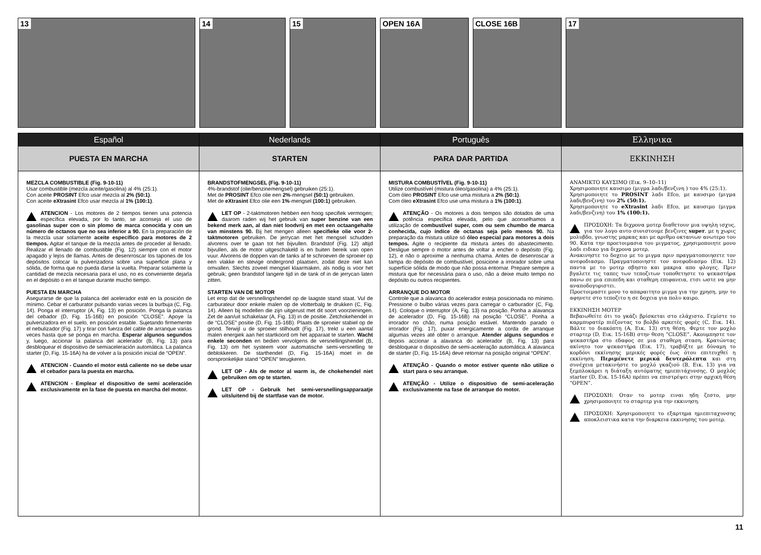13
14
15
OPEN 16A
CLOSE 16B
17
Español
PUESTA EN MARCHA
MEZCLA COMBUSTIBLE (Fig. 9-10-11)
Usar combustible (mezcla aceite/gasolina) al 4% (25:1).
Con aceite PROSINT Efco usar mezcla al 2% (50:1).
Con aceite eXtrasint Efco usar mezcla al 1% (100:1).
ATENCION - Los motores de 2 tiempos tienen una potencia específica elevada, por lo tanto, se aconseja el uso de gasolinas super con o sin plomo de marca conocida y con un número de octanos que no sea inferior a 90. En la preparación de la mezcla usar solamente aceite específico para motores de 2 tiempos. Agitar el tanque de la mezcla antes de proceder al llenado. Realizar el llenado de combustible (Fig. 12) siempre con el motor apagado y lejos de llamas. Antes de desenrroscar los tapones de los depósitos colocar la pulverizadora sobre una superficie plana y sólida, de forma que no pueda darse la vuelta. Preparar solamente la cantidad de mezcla necesaria para el uso, no es conveniente dejarla en el depósito o en el tanque durante mucho tiempo.
PUESTA EN MARCHA
Asegurarse de que la palanca del acelerador esté en la posición de mínimo. Cebar el carburator pulsando varias veces la burbuja (C, Fig. 14). Ponga el interruptor (A, Fig. 13) en posición. Ponga la palanca del cebador (D, Fig. 15-16B) en posición “CLOSE”. Apoye la pulverizadora en el suelo, en posición estable. Sujetando firmemente el nebulizador (Fig. 17) y tirar con fuerza del cable de arranque varias veces hasta que se ponga en marcha. Esperar algunos segundos y, luego, accionar la palanca del acelerador (B, Fig. 13) para desbloquear el dispositivo de semiaceleración automática. La palanca starter (D, Fig. 15-16A) ha de volver a la posición inicial de “OPEN”.
ATENCION - Cuando el motor está caliente no se debe usar el cebador para la puesta en marcha.
ATENCION - Emplear el dispositivo de semi aceleración exclusivamente en la fase de puesta en marcha del motor.
Nederlands
STARTEN
BRANDSTOFMENGSEL (Fig. 9-10-11)
4%-brandstof (olie/benzinemengsel) gebruiken (25:1).
Met de PROSINT Efco olie een 2%-mengsel (50:1) gebruiken.
Met de eXtrasint Efco olie een 1%-mengsel (100:1) gebruiken.
LET OP - 2-taktmotoren hebben een hoog specifiek vermogen; daarom raden wij het gebruik van super benzine van een bekend merk aan, al dan niet loodvrij en met een octaangehalte van minstens 90. Bij het mengen alleen specifieke olie voor 2-taktmotoren gebruiken. De jerrycan met het mengsel schudden alvorens over te gaan tot het bijvullen. Brandstof (Fig. 12) altijd bijvullen, als de motor uitgeschakeld is en buiten bereik van open vuur. Alvorens de doppen van de tanks af te schroeven de sproeier op een vlakke en stevige ondergrond plaatsen, zodat deze niet kan omvallen. Slechts zoveel mengsel klaarmaken, als nodig is voor het gebruik; geen brandstof langere tijd in de tank of in de jerrycan laten zitten.
STARTEN VAN DE MOTOR
Let erop dat de versnellingshendel op de laagste stand staat. Vul de carburateur door enkele malen op de vlotterbalg te drukken (C, Fig. 14). Alleen bij modellen die zijn uitgerust met dit soort voorzieningen. Zet de aan/uit schakelaar (A, Fig. 13) in de positie. Zetchokehendel in de “CLOSE” positie (D, Fig. 15-16B). Plaats de sproeier stabiel op de grond. Terwijl u de sproeier stilhoudt (Fig. 17), trekt u een aantal malen energiek aan het startkoord om het apparaat te starten. Wacht enkele seconden en bedien vervolgens de versnellingshendel (B, Fig. 13) om het systeem voor automatische semi-versnelling te deblokkeren. De starthendel (D, Fig. 15-16A) moet in de oorspronkelijke stand “OPEN” terugkeren.
LET OP - Als de motor al warm is, de chokehendel niet gebruiken om op te starten.
LET OP - Gebruik het semi-versnellingsapparaatje uitsluitend bij de startfase van de motor.
Português
PARA DAR PARTIDA
MISTURA COMBUSTÍVEL (Fig. 9-10-11)
Utilize combustível (mistura óleo/gasolina) a 4% (25:1).
Com óleo PROSINT Efco use uma mistura a 2% (50:1).
Com óleo eXtrasint Efco use uma mistura a 1% (100:1).
ATENÇÃO - Os motores a dois tempos são dotados de uma potência específica elevada, pelo que aconselhamos a utilização de combustível super, com ou sem chumbo de marca conhecida, cujo índice de octanas seja pelo menos 90. Na preparação da mistura utilize só óleo especial para motores a dois tempos. Agite o recipiente da mistura antes do abastecimento. Desligue sempre o motor antes de voltar a encher o depósito (Fig. 12), e não o aproxime a nenhuma chama. Antes de desenroscar a tampa do depósito de combustível, posicione a irrorador sobre uma superfície sólida de modo que não possa entornar. Prepare sempre a mistura que for necessária para o uso, não a deixe muito tempo no depósito ou outros recipientes.
ARRANQUE DO MOTOR
Controle que a alavanca do acelerador esteja posicionada no mínimo. Pressione o bulbo várias vezes para carregar o carburador (C, Fig. 14). Coloque o interruptor (A, Fig. 13) na posição. Ponha a alavanca de acelerador (D, Fig. 15-16B) na posição “CLOSE”. Ponha a irrorador no chão, numa posição estável. Mantendo parado o irrorador (Fig. 17), puxar energicamente a corda de arranque algumas vezes até obter o arranque. Atender alguns segundos e depois accionar a alavanca do acelerador (B, Fig. 13) para desbloquear o dispositivo de semi-aceleração automática. A alavanca de starter (D, Fig. 15-16A) deve retornar na posição original “OPEN”.
ATENÇÃO - Quando o motor estiver quente não utilize o start para o seu arranque.
ATENÇÃO - Utilize o dispositivo de semi-aceleração exclusivamente na fase de arranque do motor.
Ελληνικα
ΕΚΚΙΝΗΣΗ
ΑΝΑΜΙΚΤΟ ΚΑΥΣΙΜΟ (Εικ. 9–10–11)
Χρησιμοποιητε καυσιμο (μιγμα λαδι/βενζινη ) του 4% (25:1).
Χρησιμοποιητε το PROSINT λαδι Efco, με καυσιμο (μιγμα λαδι/βενζινη) του 2% (50:1).
Χρησιμοποιητε το eXtrasint λαδι Efco, με καυσιμο (μιγμα λαδι/βενζινη) του 1% (100:1).
ΠΡΟΣΟΧΗ: Τα διχρονα μοτερ διαθετουν μια υψηλη ισχυς, για τον λογο αυτο συνιστουμε βενζινες super, με η χωρις μολυβδο, γνωστης μαρκας και με αριθμο οκτανιων ανωτερο του 90. Κατα την προετοιμασια του μιγματος, χρησιμοποιητε μονο λαδι ειδικο για διχρονα μοτερ.
Ανακινηστε το δοχειο με το μιγμα πριν πραγματοποιησετε τον ανεφοδιασμο. Πραγματοποιηστε τον ανεφοδιασμο (Εικ. 12) παντα με το μοτερ σβηστο και μακρια απο φλογες. Πριν βγαλετε τις ταπες των τεποζιτων τοποθετηστε το ψεκαστήρα πανω σε μια επιπεδη και σταθερη επιφανεια, ετσι ωστε να μην αναποδογυριστει.
Προετοιμαστε μονο το απαραιτητο μιγμα για την χρηση, μην το αφηνετε στο τεποζιτο η σε δοχεια για πολυ καιρο.
ΕΚΚΙΝΗΣΗ ΜΟΤΕΡ
Βεβαιωθείτε ότι το γκάζι βρίσκεται στο ελάχιστο. Γεμίστε το καρμπυρατέρ πιέζοντας το βολβό αρκετές φορές (C, Εικ. 14). Βάλτε το διακόπτη (A, Εικ. 13) στη θέση. Φερτε τον μοχλο σταρτερ (D, Εικ. 15-16B) στην θεση “CLOSE”. Ακουμπηστε τον ψεκαστήρα στο εδαφος σε μια σταθερη σταση. Κρατώντας ακίνητο τον ψεκαστήρα (Εικ. 17), τραβήξτε με δύναμη το κορδόνι εκκίνησης μερικές φορές έως ότου επιτευχθεί η εκκίνηση. Περιμένετε μερικά δευτερόλεπτα και στη συνέχεια μετακινήστε το μοχλό γκαζιού (B, Εικ. 13) για να ξεμπλοκάρει η διάταξη αυτόματης ημιεπιτάχυνσης. Ο μοχλός starter (D, Εικ. 15-16A) πρέπει να επιστρέψει στην αρχική θέση “OPEN”.
ΠΡΟΣΟΧΗ: Οταν το μοτερ ειναι ηδη ζεστο, μην χρησιμοποιητε το σταρτερ για την εκκινηση.
ΠΡΟΣΟΧΗ: Χρησιμοποιητε το εξαρτημα ημιεπιταχυνσης αποκλειστικα κατα την διαρκεια εκκινησης του μοτερ.
11